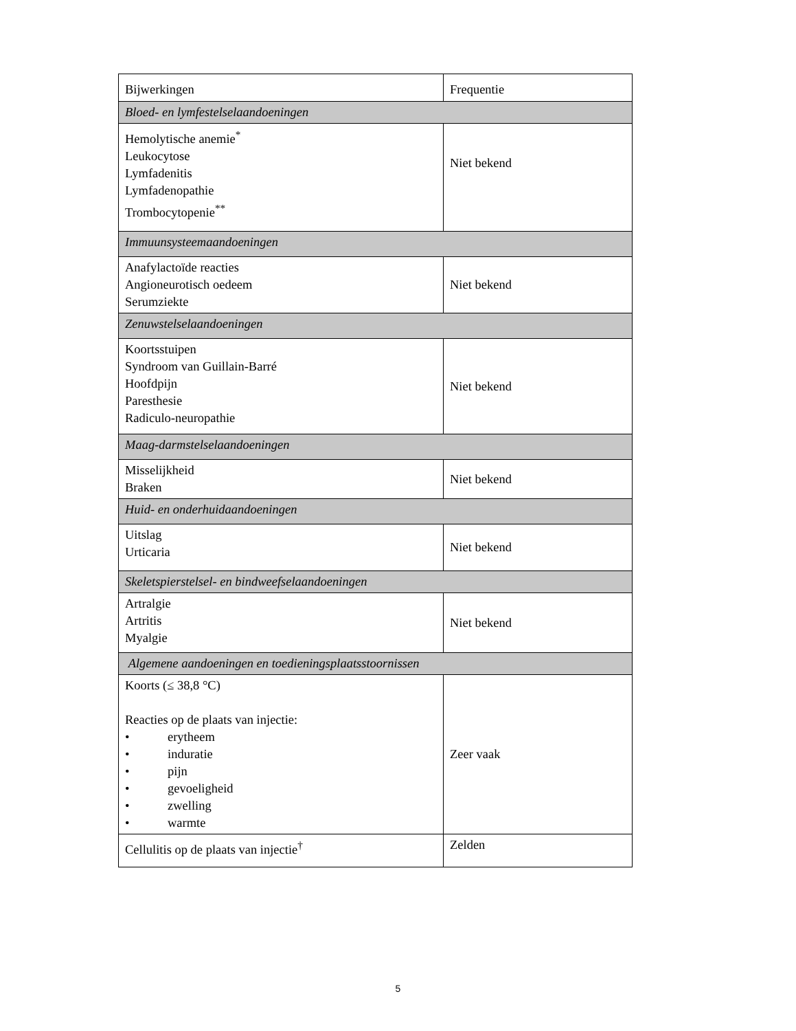| Bijwerkingen | Frequentie |
| --- | --- |
| Bloed- en lymfestelselaandoeningen | |
| Hemolytische anemie<sup>*</sup> Leukocytose Lymfadenitis Lymfadenopathie Trombocytopenie<sup>**</sup> | Niet bekend |
| Immuunsysteemaandoeningen | |
| Anafylactoïde reacties Angioneurotisch oedeem Serumziekte | Niet bekend |
| Zenuwstelselaandoeningen | |
| Koortsstuipen Syndroom van Guillain-Barré Hoofdpijn Paresthesie Radiculo-neuropathie | Niet bekend |
| Maag-darmstelselaandoeningen | |
| Misselijkheid Braken | Niet bekend |
| Huid- en onderhuidaandoeningen | |
| Uitslag Urticaria | Niet bekend |
| Skeletspierstelsel- en bindweefselaandoeningen | |
| Artralgie Artritis Myalgie | Niet bekend |
| Algemene aandoeningen en toedieningsplaatsstoornissen | |
| Koorts (≤ 38,8 °C) Reacties op de plaats van injectie: • erytheem • induratie • pijn • gevoeligheid • zwelling • warmte | Zeer vaak |
| Cellulitis op de plaats van injectie<sup>†</sup> | Zelden |
5